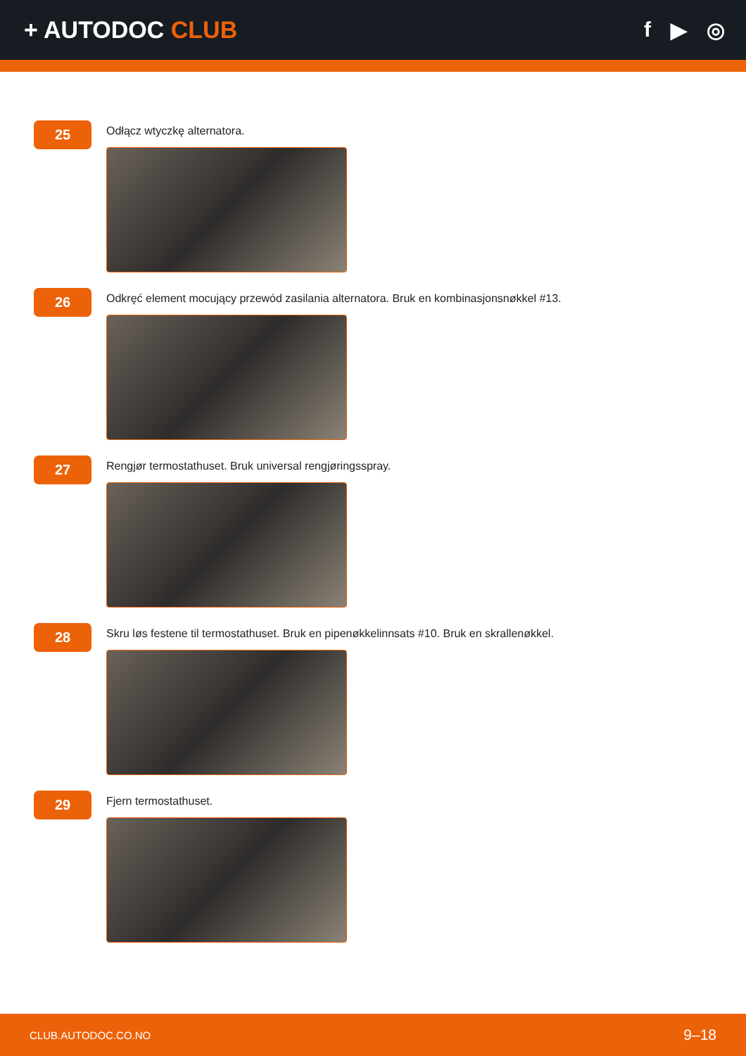+ AUTODOC CLUB f ▶ ◎
25
Odłącz wtyczkę alternatora.
26
Odkręć element mocujący przewód zasilania alternatora. Bruk en kombinasjonsnøkkel #13.
27
Rengjør termostathuset. Bruk universal rengjøringsspray.
28
Skru løs festene til termostathuset. Bruk en pipenøkkelinnsats #10. Bruk en skrallenøkkel.
29
Fjern termostathuset.
CLUB.AUTODOC.CO.NO 9–18